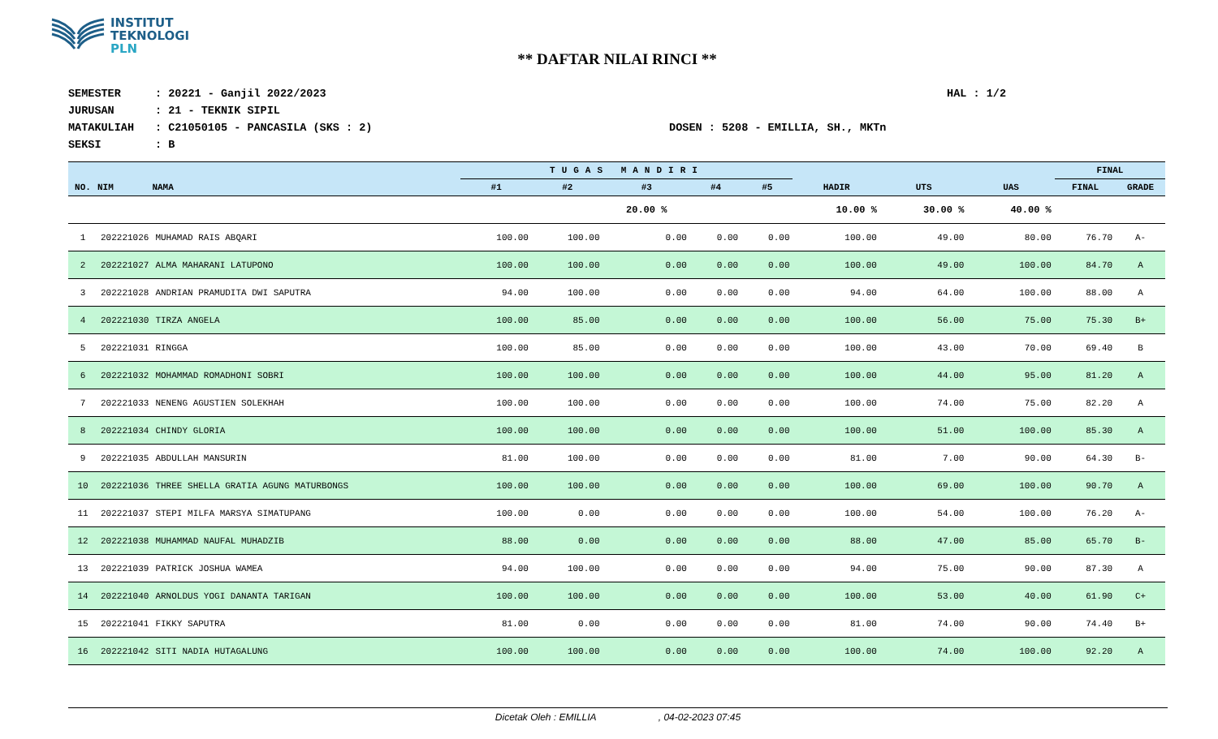INSTITUT
TEKNOLOGI
PLN
** DAFTAR NILAI RINCI **
| SEMESTER | : 20221 - Ganjil 2022/2023 | HAL : 1/2 |
| JURUSAN | : 21 - TEKNIK SIPIL | |
| MATAKULIAH | : C21050105 - PANCASILA (SKS : 2) | DOSEN : 5208 - EMILLIA, SH., MKTn |
| SEKSI | : B | |
| | | | TUGAS MANDIRI | | | | | | | | FINAL | |
| --- | --- | --- | --- | --- | --- | --- | --- | --- | --- | --- | --- | --- |
| NO. | NIM | NAMA | #1 | #2 | #3 | #4 | #5 | HADIR | UTS | UAS | FINAL | GRADE |
| | | | | | 20.00 % | | | 10.00 % | 30.00 % | 40.00 % | | |
| 1 | 202221026 | MUHAMAD RAIS ABQARI | 100.00 | 100.00 | 0.00 | 0.00 | 0.00 | 100.00 | 49.00 | 80.00 | 76.70 | A- |
| 2 | 202221027 | ALMA MAHARANI LATUPONO | 100.00 | 100.00 | 0.00 | 0.00 | 0.00 | 100.00 | 49.00 | 100.00 | 84.70 | A |
| 3 | 202221028 | ANDRIAN PRAMUDITA DWI SAPUTRA | 94.00 | 100.00 | 0.00 | 0.00 | 0.00 | 94.00 | 64.00 | 100.00 | 88.00 | A |
| 4 | 202221030 | TIRZA ANGELA | 100.00 | 85.00 | 0.00 | 0.00 | 0.00 | 100.00 | 56.00 | 75.00 | 75.30 | B+ |
| 5 | 202221031 | RINGGA | 100.00 | 85.00 | 0.00 | 0.00 | 0.00 | 100.00 | 43.00 | 70.00 | 69.40 | B |
| 6 | 202221032 | MOHAMMAD ROMADHONI SOBRI | 100.00 | 100.00 | 0.00 | 0.00 | 0.00 | 100.00 | 44.00 | 95.00 | 81.20 | A |
| 7 | 202221033 | NENENG AGUSTIEN SOLEKHAH | 100.00 | 100.00 | 0.00 | 0.00 | 0.00 | 100.00 | 74.00 | 75.00 | 82.20 | A |
| 8 | 202221034 | CHINDY GLORIA | 100.00 | 100.00 | 0.00 | 0.00 | 0.00 | 100.00 | 51.00 | 100.00 | 85.30 | A |
| 9 | 202221035 | ABDULLAH MANSURIN | 81.00 | 100.00 | 0.00 | 0.00 | 0.00 | 81.00 | 7.00 | 90.00 | 64.30 | B- |
| 10 | 202221036 | THREE SHELLA GRATIA AGUNG MATURBONGS | 100.00 | 100.00 | 0.00 | 0.00 | 0.00 | 100.00 | 69.00 | 100.00 | 90.70 | A |
| 11 | 202221037 | STEPI MILFA MARSYA SIMATUPANG | 100.00 | 0.00 | 0.00 | 0.00 | 0.00 | 100.00 | 54.00 | 100.00 | 76.20 | A- |
| 12 | 202221038 | MUHAMMAD NAUFAL MUHADZIB | 88.00 | 0.00 | 0.00 | 0.00 | 0.00 | 88.00 | 47.00 | 85.00 | 65.70 | B- |
| 13 | 202221039 | PATRICK JOSHUA WAMEA | 94.00 | 100.00 | 0.00 | 0.00 | 0.00 | 94.00 | 75.00 | 90.00 | 87.30 | A |
| 14 | 202221040 | ARNOLDUS YOGI DANANTA TARIGAN | 100.00 | 100.00 | 0.00 | 0.00 | 0.00 | 100.00 | 53.00 | 40.00 | 61.90 | C+ |
| 15 | 202221041 | FIKKY SAPUTRA | 81.00 | 0.00 | 0.00 | 0.00 | 0.00 | 81.00 | 74.00 | 90.00 | 74.40 | B+ |
| 16 | 202221042 | SITI NADIA HUTAGALUNG | 100.00 | 100.00 | 0.00 | 0.00 | 0.00 | 100.00 | 74.00 | 100.00 | 92.20 | A |
Dicetak Oleh : EMILLIA , 04-02-2023 07:45